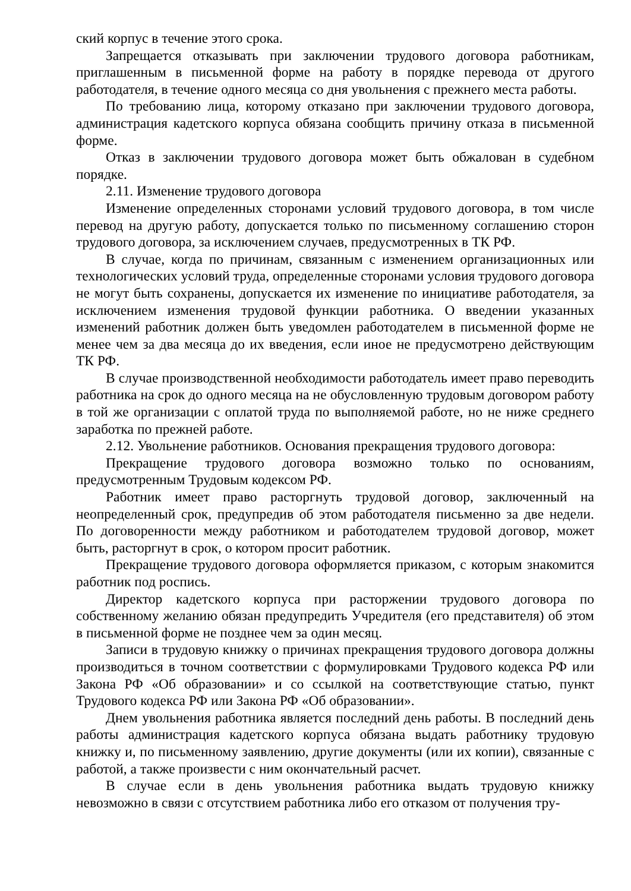ский корпус в течение этого срока.
Запрещается отказывать при заключении трудового договора работникам, приглашенным в письменной форме на работу в порядке перевода от другого работодателя, в течение одного месяца со дня увольнения с прежнего места работы.
По требованию лица, которому отказано при заключении трудового договора, администрация кадетского корпуса обязана сообщить причину отказа в письменной форме.
Отказ в заключении трудового договора может быть обжалован в судебном порядке.
2.11. Изменение трудового договора
Изменение определенных сторонами условий трудового договора, в том числе перевод на другую работу, допускается только по письменному соглашению сторон трудового договора, за исключением случаев, предусмотренных в ТК РФ.
В случае, когда по причинам, связанным с изменением организационных или технологических условий труда, определенные сторонами условия трудового договора не могут быть сохранены, допускается их изменение по инициативе работодателя, за исключением изменения трудовой функции работника. О введении указанных изменений работник должен быть уведомлен работодателем в письменной форме не менее чем за два месяца до их введения, если иное не предусмотрено действующим ТК РФ.
В случае производственной необходимости работодатель имеет право переводить работника на срок до одного месяца на не обусловленную трудовым договором работу в той же организации с оплатой труда по выполняемой работе, но не ниже среднего заработка по прежней работе.
2.12. Увольнение работников. Основания прекращения трудового договора:
Прекращение трудового договора возможно только по основаниям, предусмотренным Трудовым кодексом РФ.
Работник имеет право расторгнуть трудовой договор, заключенный на неопределенный срок, предупредив об этом работодателя письменно за две недели. По договоренности между работником и работодателем трудовой договор, может быть, расторгнут в срок, о котором просит работник.
Прекращение трудового договора оформляется приказом, с которым знакомится работник под роспись.
Директор кадетского корпуса при расторжении трудового договора по собственному желанию обязан предупредить Учредителя (его представителя) об этом в письменной форме не позднее чем за один месяц.
Записи в трудовую книжку о причинах прекращения трудового договора должны производиться в точном соответствии с формулировками Трудового кодекса РФ или Закона РФ «Об образовании» и со ссылкой на соответствующие статью, пункт Трудового кодекса РФ или Закона РФ «Об образовании».
Днем увольнения работника является последний день работы. В последний день работы администрация кадетского корпуса обязана выдать работнику трудовую книжку и, по письменному заявлению, другие документы (или их копии), связанные с работой, а также произвести с ним окончательный расчет.
В случае если в день увольнения работника выдать трудовую книжку невозможно в связи с отсутствием работника либо его отказом от получения тру-